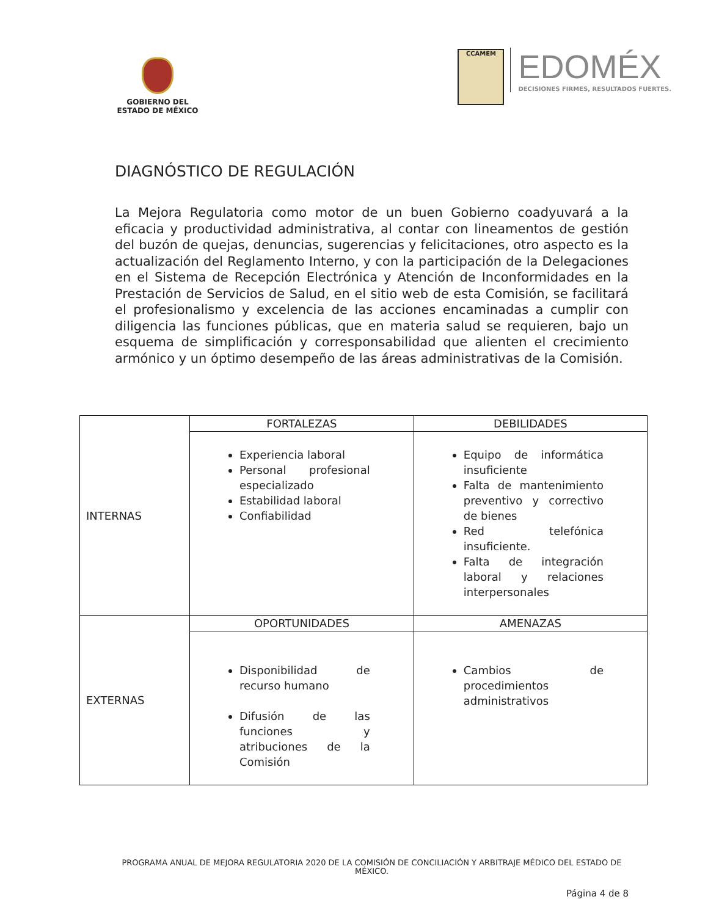GOBIERNO DEL
ESTADO DE MÉXICO
CCAMEM
EDOMÉX
DECISIONES FIRMES, RESULTADOS FUERTES.
DIAGNÓSTICO DE REGULACIÓN
La Mejora Regulatoria como motor de un buen Gobierno coadyuvará a la eficacia y productividad administrativa, al contar con lineamentos de gestión del buzón de quejas, denuncias, sugerencias y felicitaciones, otro aspecto es la actualización del Reglamento Interno, y con la participación de la Delegaciones en el Sistema de Recepción Electrónica y Atención de Inconformidades en la Prestación de Servicios de Salud, en el sitio web de esta Comisión, se facilitará el profesionalismo y excelencia de las acciones encaminadas a cumplir con diligencia las funciones públicas, que en materia salud se requieren, bajo un esquema de simplificación y corresponsabilidad que alienten el crecimiento armónico y un óptimo desempeño de las áreas administrativas de la Comisión.
| INTERNAS | FORTALEZAS | DEBILIDADES |
| | Experiencia laboral Personal profesional especializado Estabilidad laboral Confiabilidad | Equipo de informática insuficiente Falta de mantenimiento preventivo y correctivo de bienes Red telefónica insuficiente. Falta de integración laboral y relaciones interpersonales |
| EXTERNAS | OPORTUNIDADES | AMENAZAS |
| | Disponibilidad de recurso humano Difusión de las funciones y atribuciones de la Comisión | Cambios de procedimientos administrativos |
PROGRAMA ANUAL DE MEJORA REGULATORIA 2020 DE LA COMISIÓN DE CONCILIACIÓN Y ARBITRAJE MÉDICO DEL ESTADO DE MÉXICO.
Página 4 de 8